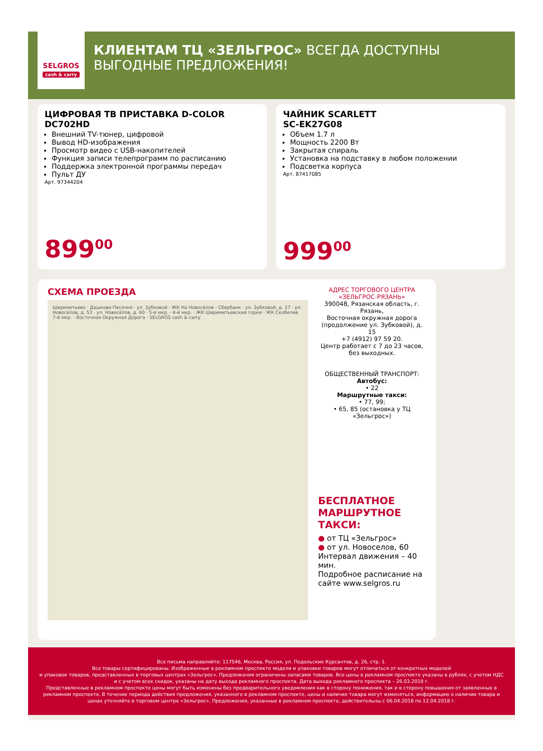SELGROS
cash & carry
КЛИЕНТАМ ТЦ «ЗЕЛЬГРОС» ВСЕГДА ДОСТУПНЫ
ВЫГОДНЫЕ ПРЕДЛОЖЕНИЯ!
ЦИФРОВАЯ ТВ ПРИСТАВКА D-COLOR DC702HD
Внешний TV-тюнер, цифровой
Вывод HD-изображения
Просмотр видео с USB-накопителей
Функция записи телепрограмм по расписанию
Поддержка электронной программы передач
Пульт ДУ
Арт. 97344204
899<sup>00</sup>
ЧАЙНИК SCARLETT
SC-EK27G08
Объем 1.7 л
Мощность 2200 Вт
Закрытая спираль
Установка на подставку в любом положении
Подсветка корпуса
Арт. 87417085
999<sup>00</sup>
СХЕМА ПРОЕЗДА
Шереметьево · Дашково-Песочня · ул. Зубковой · ЖК На Новосёлов · Сбербанк · ул. Зубковой, д. 27 · ул. Новосёлов, д. 53 · ул. Новосёлов, д. 60 · 5-й мкр. · 4-й мкр. · ЖК Шереметьевские горки · ЖК Скобелев 7-й мкр. · Восточная Окружная Дорога · SELGROS cash & carry
АДРЕС ТОРГОВОГО ЦЕНТРА
«ЗЕЛЬГРОС-РЯЗАНЬ»
390048, Рязанская область, г. Рязань,
Восточная окружная дорога
(продолжение ул. Зубковой), д. 15
+7 (4912) 97 59 20.
Центр работает с 7 до 23 часов,
без выходных.
ОБЩЕСТВЕННЫЙ ТРАНСПОРТ:
Автобус:
• 22
Маршрутные такси:
• 77, 99;
• 65, 85 (остановка у ТЦ «Зельгрос»)
БЕСПЛАТНОЕ
МАРШРУТНОЕ ТАКСИ:
● от ТЦ «Зельгрос»
● от ул. Новоселов, 60
Интервал движения – 40 мин.
Подробное расписание на сайте www.selgros.ru
Все письма направляйте: 117546, Москва, Россия, ул. Подольских Курсантов, д. 26, стр. 1.
Все товары сертифицированы. Изображенные в рекламном проспекте модели и упаковки товаров могут отличаться от конкретных моделей
и упаковок товаров, представленных в торговых центрах «Зельгрос». Предложения ограничены запасами товаров. Все цены в рекламном проспекте указаны в рублях, с учетом НДС и с учетом всех скидок, указаны на дату выхода рекламного проспекта. Дата выхода рекламного проспекта – 26.03.2018 г.
Представленные в рекламном проспекте цены могут быть изменены без предварительного уведомления как в сторону понижения, так и в сторону повышения от заявленных в рекламном проспекте. В течение периода действия предложения, указанного в рекламном проспекте, цены и наличие товара могут изменяться, информацию о наличии товара и ценах уточняйте в торговом центре «Зельгрос». Предложения, указанные в рекламном проспекте, действительны с 06.04.2018 по 12.04.2018 г.